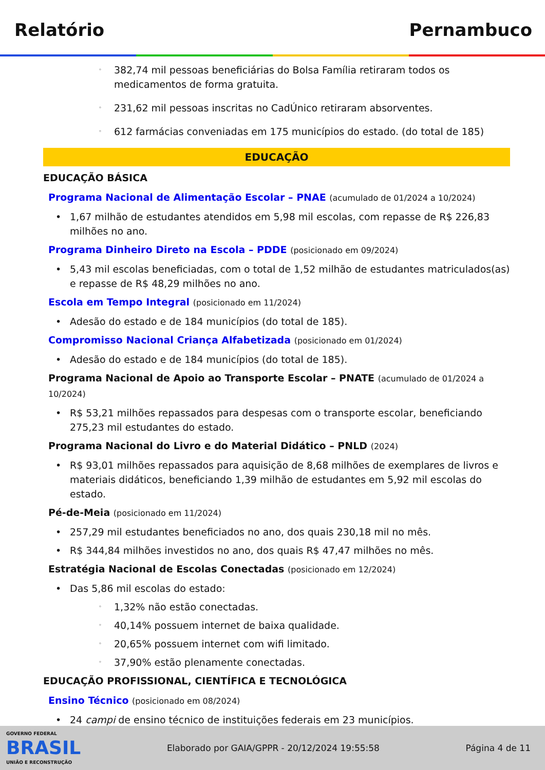Relatório Pernambuco
◦ 382,74 mil pessoas beneficiárias do Bolsa Família retiraram todos os medicamentos de forma gratuita.
◦ 231,62 mil pessoas inscritas no CadÚnico retiraram absorventes.
◦ 612 farmácias conveniadas em 175 municípios do estado. (do total de 185)
EDUCAÇÃO
EDUCAÇÃO BÁSICA
Programa Nacional de Alimentação Escolar – PNAE (acumulado de 01/2024 a 10/2024)
• 1,67 milhão de estudantes atendidos em 5,98 mil escolas, com repasse de R$ 226,83 milhões no ano.
Programa Dinheiro Direto na Escola – PDDE (posicionado em 09/2024)
• 5,43 mil escolas beneficiadas, com o total de 1,52 milhão de estudantes matriculados(as) e repasse de R$ 48,29 milhões no ano.
Escola em Tempo Integral (posicionado em 11/2024)
• Adesão do estado e de 184 municípios (do total de 185).
Compromisso Nacional Criança Alfabetizada (posicionado em 01/2024)
• Adesão do estado e de 184 municípios (do total de 185).
Programa Nacional de Apoio ao Transporte Escolar – PNATE (acumulado de 01/2024 a 10/2024)
• R$ 53,21 milhões repassados para despesas com o transporte escolar, beneficiando 275,23 mil estudantes do estado.
Programa Nacional do Livro e do Material Didático – PNLD (2024)
• R$ 93,01 milhões repassados para aquisição de 8,68 milhões de exemplares de livros e materiais didáticos, beneficiando 1,39 milhão de estudantes em 5,92 mil escolas do estado.
Pé-de-Meia (posicionado em 11/2024)
• 257,29 mil estudantes beneficiados no ano, dos quais 230,18 mil no mês.
• R$ 344,84 milhões investidos no ano, dos quais R$ 47,47 milhões no mês.
Estratégia Nacional de Escolas Conectadas (posicionado em 12/2024)
• Das 5,86 mil escolas do estado:
◦ 1,32% não estão conectadas.
◦ 40,14% possuem internet de baixa qualidade.
◦ 20,65% possuem internet com wifi limitado.
◦ 37,90% estão plenamente conectadas.
EDUCAÇÃO PROFISSIONAL, CIENTÍFICA E TECNOLÓGICA
Ensino Técnico (posicionado em 08/2024)
• 24 campi de ensino técnico de instituições federais em 23 municípios.
GOVERNO FEDERAL
BRASIL
UNIÃO E RECONSTRUÇÃO
Elaborado por GAIA/GPPR - 20/12/2024 19:55:58 Página 4 de 11